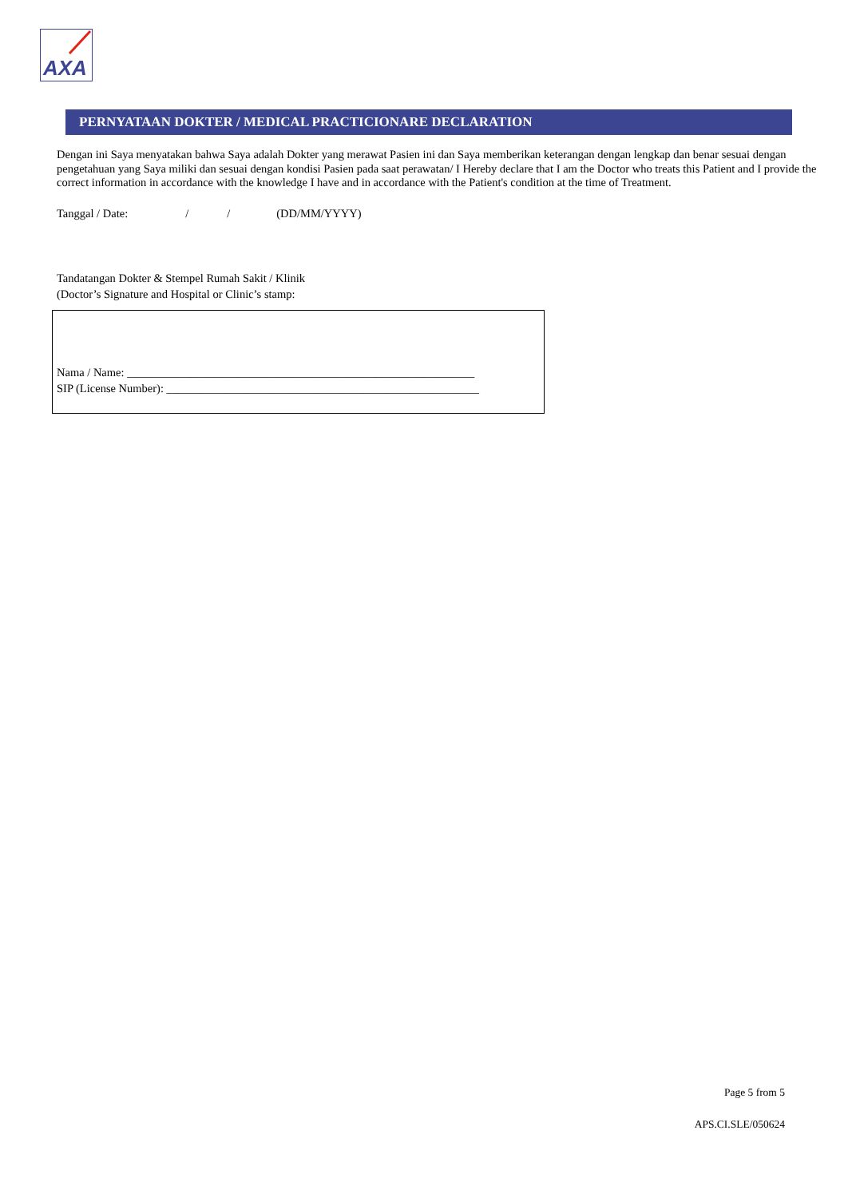AXA
PERNYATAAN DOKTER / MEDICAL PRACTICIONARE DECLARATION
Dengan ini Saya menyatakan bahwa Saya adalah Dokter yang merawat Pasien ini dan Saya memberikan keterangan dengan lengkap dan benar sesuai dengan pengetahuan yang Saya miliki dan sesuai dengan kondisi Pasien pada saat perawatan/ I Hereby declare that I am the Doctor who treats this Patient and I provide the correct information in accordance with the knowledge I have and in accordance with the Patient's condition at the time of Treatment.
Tanggal / Date: / / (DD/MM/YYYY)
Tandatangan Dokter & Stempel Rumah Sakit / Klinik
(Doctor’s Signature and Hospital or Clinic’s stamp:
Nama / Name: ____________________________________________________________
SIP (License Number): ______________________________________________________
Page 5 from 5
APS.CI.SLE/050624